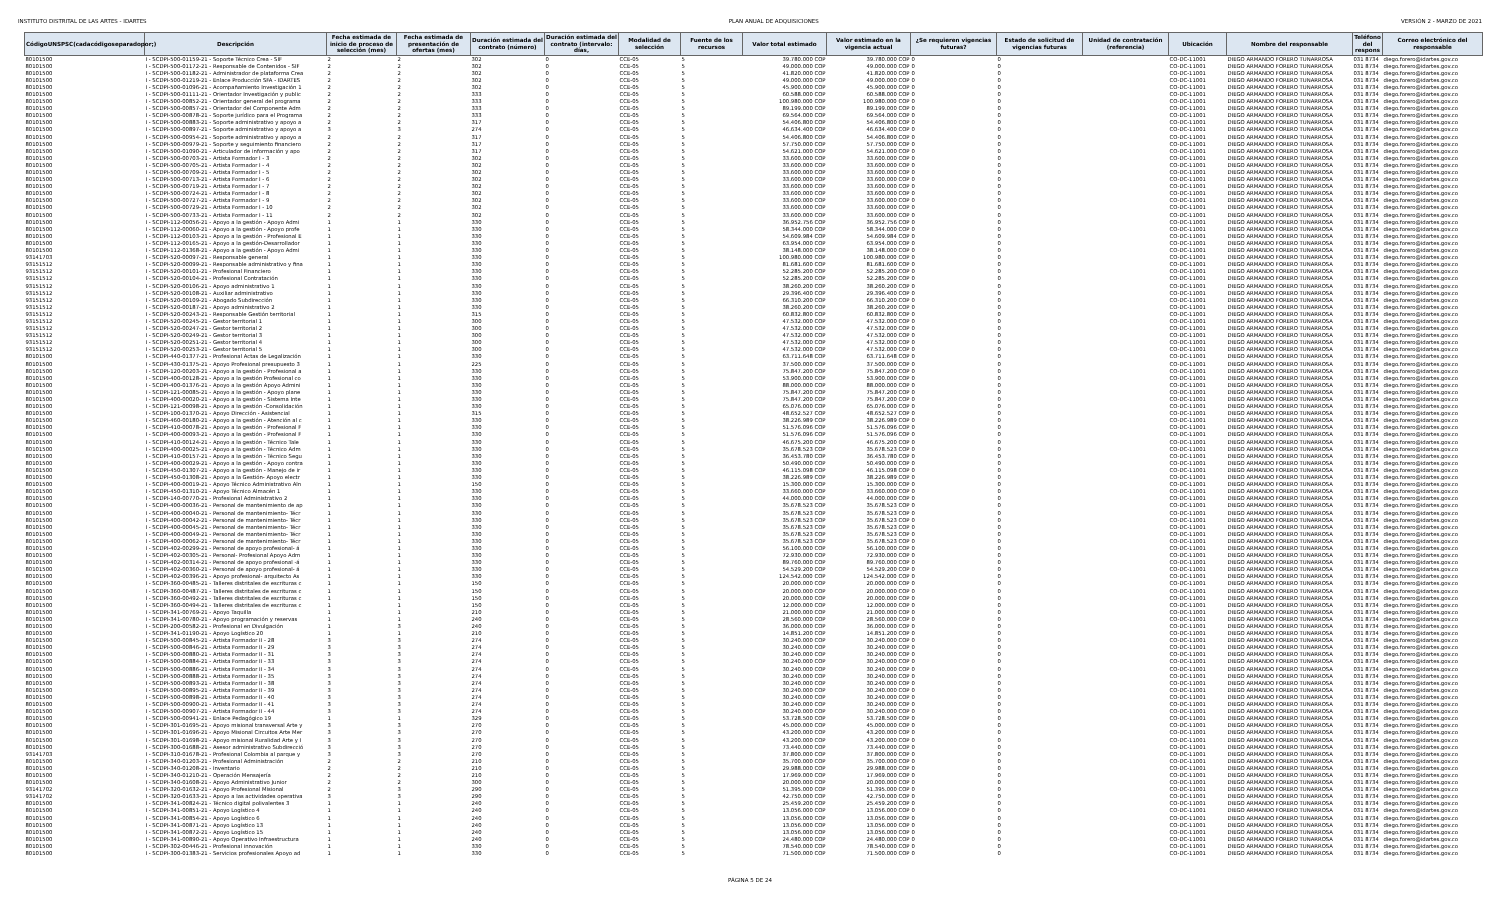INSTITUTO DISTRITAL DE LAS ARTES - IDARTES PLAN ANUAL DE ADQUISICIONES VERSIÓN 2 - MARZO DE 2021
| CódigoUNSPSC(cadacódigoseparadopor;) | Descripción | Fecha estimada de inicio de proceso de selección (mes) | Fecha estimada de presentación de ofertas (mes) | Duración estimada del contrato (número) | Duración estimada del contrato (intervalo: días, | Modalidad de selección | Fuente de los recursos | Valor total estimado | Valor estimado en la vigencia actual | ¿Se requieren vigencias futuras? | Estado de solicitud de vigencias futuras | Unidad de contratación (referencia) | Ubicación | Nombre del responsable | Teléfono del respons | Correo electrónico del responsable |
| --- | --- | --- | --- | --- | --- | --- | --- | --- | --- | --- | --- | --- | --- | --- | --- | --- |
| 80101500 | I - SCDPI-500-01159-21 - Soporte Técnico Crea - SIF | 2 | 2 | 302 | 0 | CCE-05 | 5 | 39.780.000 COP | 39.780.000 COP | 0 | 0 | | CO-DC-11001 | DIEGO ARMANDO FORERO TUNARROSA | 031 8734 | diego.forero@idartes.gov.co |
| 80101500 | I - SCDPI-500-01172-21 - Responsable de Contenidos - SIF | 2 | 2 | 302 | 0 | CCE-05 | 5 | 49.000.000 COP | 49.000.000 COP | 0 | 0 | | CO-DC-11001 | DIEGO ARMANDO FORERO TUNARROSA | 031 8734 | diego.forero@idartes.gov.co |
| 80101500 | I - SCDPI-500-01182-21 - Administrador de plataforma Crea | 2 | 2 | 302 | 0 | CCE-05 | 5 | 41.820.000 COP | 41.820.000 COP | 0 | 0 | | CO-DC-11001 | DIEGO ARMANDO FORERO TUNARROSA | 031 8734 | diego.forero@idartes.gov.co |
| 80101500 | I - SCDPI-500-01219-21 - Enlace Producción SFA - IDARTES | 2 | 2 | 302 | 0 | CCE-05 | 5 | 49.000.000 COP | 49.000.000 COP | 0 | 0 | | CO-DC-11001 | DIEGO ARMANDO FORERO TUNARROSA | 031 8734 | diego.forero@idartes.gov.co |
| 80101500 | I - SCDPI-500-01096-21 - Acompañamiento Investigación 1 | 2 | 2 | 302 | 0 | CCE-05 | 5 | 45.900.000 COP | 45.900.000 COP | 0 | 0 | | CO-DC-11001 | DIEGO ARMANDO FORERO TUNARROSA | 031 8734 | diego.forero@idartes.gov.co |
| 80101500 | I - SCDPI-500-01111-21 - Orientador Investigación y public | 2 | 2 | 333 | 0 | CCE-05 | 5 | 60.588.000 COP | 60.588.000 COP | 0 | 0 | | CO-DC-11001 | DIEGO ARMANDO FORERO TUNARROSA | 031 8734 | diego.forero@idartes.gov.co |
| 80101500 | I - SCDPI-500-00852-21 - Orientador general del programa | 2 | 2 | 333 | 0 | CCE-05 | 5 | 100.980.000 COP | 100.980.000 COP | 0 | 0 | | CO-DC-11001 | DIEGO ARMANDO FORERO TUNARROSA | 031 8734 | diego.forero@idartes.gov.co |
| 80101500 | I - SCDPI-500-00857-21 - Orientador del Componente Adm | 2 | 2 | 333 | 0 | CCE-05 | 5 | 89.199.000 COP | 89.199.000 COP | 0 | 0 | | CO-DC-11001 | DIEGO ARMANDO FORERO TUNARROSA | 031 8734 | diego.forero@idartes.gov.co |
| 80101500 | I - SCDPI-500-00878-21 - Soporte jurídico para el Programa | 2 | 2 | 333 | 0 | CCE-05 | 5 | 69.564.000 COP | 69.564.000 COP | 0 | 0 | | CO-DC-11001 | DIEGO ARMANDO FORERO TUNARROSA | 031 8734 | diego.forero@idartes.gov.co |
| 80101500 | I - SCDPI-500-00883-21 - Soporte administrativo y apoyo a | 2 | 2 | 317 | 0 | CCE-05 | 5 | 54.406.800 COP | 54.406.800 COP | 0 | 0 | | CO-DC-11001 | DIEGO ARMANDO FORERO TUNARROSA | 031 8734 | diego.forero@idartes.gov.co |
| 80101500 | I - SCDPI-500-00897-21 - Soporte administrativo y apoyo a | 3 | 3 | 274 | 0 | CCE-05 | 5 | 46.634.400 COP | 46.634.400 COP | 0 | 0 | | CO-DC-11001 | DIEGO ARMANDO FORERO TUNARROSA | 031 8734 | diego.forero@idartes.gov.co |
| 80101500 | I - SCDPI-500-00954-21 - Soporte administrativo y apoyo a | 2 | 2 | 317 | 0 | CCE-05 | 5 | 54.406.800 COP | 54.406.800 COP | 0 | 0 | | CO-DC-11001 | DIEGO ARMANDO FORERO TUNARROSA | 031 8734 | diego.forero@idartes.gov.co |
| 80101500 | I - SCDPI-500-00979-21 - Soporte y seguimiento financiero | 2 | 2 | 317 | 0 | CCE-05 | 5 | 57.750.000 COP | 57.750.000 COP | 0 | 0 | | CO-DC-11001 | DIEGO ARMANDO FORERO TUNARROSA | 031 8734 | diego.forero@idartes.gov.co |
| 80101500 | I - SCDPI-500-01090-21 - Articulador de información y apo | 2 | 2 | 317 | 0 | CCE-05 | 5 | 54.621.000 COP | 54.621.000 COP | 0 | 0 | | CO-DC-11001 | DIEGO ARMANDO FORERO TUNARROSA | 031 8734 | diego.forero@idartes.gov.co |
| 80101500 | I - SCDPI-500-00703-21 - Artista Formador I - 3 | 2 | 2 | 302 | 0 | CCE-05 | 5 | 33.600.000 COP | 33.600.000 COP | 0 | 0 | | CO-DC-11001 | DIEGO ARMANDO FORERO TUNARROSA | 031 8734 | diego.forero@idartes.gov.co |
| 80101500 | I - SCDPI-500-00705-21 - Artista Formador I - 4 | 2 | 2 | 302 | 0 | CCE-05 | 5 | 33.600.000 COP | 33.600.000 COP | 0 | 0 | | CO-DC-11001 | DIEGO ARMANDO FORERO TUNARROSA | 031 8734 | diego.forero@idartes.gov.co |
| 80101500 | I - SCDPI-500-00709-21 - Artista Formador I - 5 | 2 | 2 | 302 | 0 | CCE-05 | 5 | 33.600.000 COP | 33.600.000 COP | 0 | 0 | | CO-DC-11001 | DIEGO ARMANDO FORERO TUNARROSA | 031 8734 | diego.forero@idartes.gov.co |
| 80101500 | I - SCDPI-500-00713-21 - Artista Formador I - 6 | 2 | 2 | 302 | 0 | CCE-05 | 5 | 33.600.000 COP | 33.600.000 COP | 0 | 0 | | CO-DC-11001 | DIEGO ARMANDO FORERO TUNARROSA | 031 8734 | diego.forero@idartes.gov.co |
| 80101500 | I - SCDPI-500-00719-21 - Artista Formador I - 7 | 2 | 2 | 302 | 0 | CCE-05 | 5 | 33.600.000 COP | 33.600.000 COP | 0 | 0 | | CO-DC-11001 | DIEGO ARMANDO FORERO TUNARROSA | 031 8734 | diego.forero@idartes.gov.co |
| 80101500 | I - SCDPI-500-00724-21 - Artista Formador I - 8 | 2 | 2 | 302 | 0 | CCE-05 | 5 | 33.600.000 COP | 33.600.000 COP | 0 | 0 | | CO-DC-11001 | DIEGO ARMANDO FORERO TUNARROSA | 031 8734 | diego.forero@idartes.gov.co |
| 80101500 | I - SCDPI-500-00727-21 - Artista Formador I - 9 | 2 | 2 | 302 | 0 | CCE-05 | 5 | 33.600.000 COP | 33.600.000 COP | 0 | 0 | | CO-DC-11001 | DIEGO ARMANDO FORERO TUNARROSA | 031 8734 | diego.forero@idartes.gov.co |
| 80101500 | I - SCDPI-500-00729-21 - Artista Formador I - 10 | 2 | 2 | 302 | 0 | CCE-05 | 5 | 33.600.000 COP | 33.600.000 COP | 0 | 0 | | CO-DC-11001 | DIEGO ARMANDO FORERO TUNARROSA | 031 8734 | diego.forero@idartes.gov.co |
| 80101500 | I - SCDPI-500-00733-21 - Artista Formador I - 11 | 2 | 2 | 302 | 0 | CCE-05 | 5 | 33.600.000 COP | 33.600.000 COP | 0 | 0 | | CO-DC-11001 | DIEGO ARMANDO FORERO TUNARROSA | 031 8734 | diego.forero@idartes.gov.co |
| 80101500 | I - SCDPI-112-00056-21 - Apoyo a la gestión - Apoyo Admi | 1 | 1 | 330 | 0 | CCE-05 | 5 | 36.952.756 COP | 36.952.756 COP | 0 | 0 | | CO-DC-11001 | DIEGO ARMANDO FORERO TUNARROSA | 031 8734 | diego.forero@idartes.gov.co |
| 80101500 | I - SCDPI-112-00060-21 - Apoyo a la gestión - Apoyo profe | 1 | 1 | 330 | 0 | CCE-05 | 5 | 58.344.000 COP | 58.344.000 COP | 0 | 0 | | CO-DC-11001 | DIEGO ARMANDO FORERO TUNARROSA | 031 8734 | diego.forero@idartes.gov.co |
| 80101500 | I - SCDPI-112-00103-21 - Apoyo a la gestión - Profesional E | 1 | 1 | 330 | 0 | CCE-05 | 5 | 54.609.984 COP | 54.609.984 COP | 0 | 0 | | CO-DC-11001 | DIEGO ARMANDO FORERO TUNARROSA | 031 8734 | diego.forero@idartes.gov.co |
| 80101500 | I - SCDPI-112-00165-21 - Apoyo a la gestión-Desarrollador | 1 | 1 | 330 | 0 | CCE-05 | 5 | 63.954.000 COP | 63.954.000 COP | 0 | 0 | | CO-DC-11001 | DIEGO ARMANDO FORERO TUNARROSA | 031 8734 | diego.forero@idartes.gov.co |
| 80101500 | I - SCDPI-112-01368-21 - Apoyo a la gestión - Apoyo Admi | 1 | 1 | 330 | 0 | CCE-05 | 5 | 38.148.000 COP | 38.148.000 COP | 0 | 0 | | CO-DC-11001 | DIEGO ARMANDO FORERO TUNARROSA | 031 8734 | diego.forero@idartes.gov.co |
| 93141703 | I - SCDPI-520-00097-21 - Responsable general | 1 | 1 | 330 | 0 | CCE-05 | 5 | 100.980.000 COP | 100.980.000 COP | 0 | 0 | | CO-DC-11001 | DIEGO ARMANDO FORERO TUNARROSA | 031 8734 | diego.forero@idartes.gov.co |
| 93151512 | I - SCDPI-520-00099-21 - Responsable administrativo y fina | 1 | 1 | 330 | 0 | CCE-05 | 5 | 81.681.600 COP | 81.681.600 COP | 0 | 0 | | CO-DC-11001 | DIEGO ARMANDO FORERO TUNARROSA | 031 8734 | diego.forero@idartes.gov.co |
| 93151512 | I - SCDPI-520-00101-21 - Profesional Financiero | 1 | 1 | 330 | 0 | CCE-05 | 5 | 52.285.200 COP | 52.285.200 COP | 0 | 0 | | CO-DC-11001 | DIEGO ARMANDO FORERO TUNARROSA | 031 8734 | diego.forero@idartes.gov.co |
| 93151512 | I - SCDPI-520-00104-21 - Profesional Contratación | 1 | 1 | 330 | 0 | CCE-05 | 5 | 52.285.200 COP | 52.285.200 COP | 0 | 0 | | CO-DC-11001 | DIEGO ARMANDO FORERO TUNARROSA | 031 8734 | diego.forero@idartes.gov.co |
| 93151512 | I - SCDPI-520-00106-21 - Apoyo administrativo 1 | 1 | 1 | 330 | 0 | CCE-05 | 5 | 38.260.200 COP | 38.260.200 COP | 0 | 0 | | CO-DC-11001 | DIEGO ARMANDO FORERO TUNARROSA | 031 8734 | diego.forero@idartes.gov.co |
| 93151512 | I - SCDPI-520-00108-21 - Auxiliar administrativo | 1 | 1 | 330 | 0 | CCE-05 | 5 | 29.396.400 COP | 29.396.400 COP | 0 | 0 | | CO-DC-11001 | DIEGO ARMANDO FORERO TUNARROSA | 031 8734 | diego.forero@idartes.gov.co |
| 93151512 | I - SCDPI-520-00109-21 - Abogado Subdirección | 1 | 1 | 330 | 0 | CCE-05 | 5 | 66.310.200 COP | 66.310.200 COP | 0 | 0 | | CO-DC-11001 | DIEGO ARMANDO FORERO TUNARROSA | 031 8734 | diego.forero@idartes.gov.co |
| 93151512 | I - SCDPI-520-00187-21 - Apoyo administrativo 2 | 1 | 1 | 330 | 0 | CCE-05 | 5 | 38.260.200 COP | 38.260.200 COP | 0 | 0 | | CO-DC-11001 | DIEGO ARMANDO FORERO TUNARROSA | 031 8734 | diego.forero@idartes.gov.co |
| 93151512 | I - SCDPI-520-00243-21 - Responsable Gestión territorial | 1 | 1 | 315 | 0 | CCE-05 | 5 | 60.832.800 COP | 60.832.800 COP | 0 | 0 | | CO-DC-11001 | DIEGO ARMANDO FORERO TUNARROSA | 031 8734 | diego.forero@idartes.gov.co |
| 93151512 | I - SCDPI-520-00245-21 - Gestor territorial 1 | 1 | 1 | 300 | 0 | CCE-05 | 5 | 47.532.000 COP | 47.532.000 COP | 0 | 0 | | CO-DC-11001 | DIEGO ARMANDO FORERO TUNARROSA | 031 8734 | diego.forero@idartes.gov.co |
| 93151512 | I - SCDPI-520-00247-21 - Gestor territorial 2 | 1 | 1 | 300 | 0 | CCE-05 | 5 | 47.532.000 COP | 47.532.000 COP | 0 | 0 | | CO-DC-11001 | DIEGO ARMANDO FORERO TUNARROSA | 031 8734 | diego.forero@idartes.gov.co |
| 93151512 | I - SCDPI-520-00249-21 - Gestor territorial 3 | 1 | 1 | 300 | 0 | CCE-05 | 5 | 47.532.000 COP | 47.532.000 COP | 0 | 0 | | CO-DC-11001 | DIEGO ARMANDO FORERO TUNARROSA | 031 8734 | diego.forero@idartes.gov.co |
| 93151512 | I - SCDPI-520-00251-21 - Gestor territorial 4 | 1 | 1 | 300 | 0 | CCE-05 | 5 | 47.532.000 COP | 47.532.000 COP | 0 | 0 | | CO-DC-11001 | DIEGO ARMANDO FORERO TUNARROSA | 031 8734 | diego.forero@idartes.gov.co |
| 93151512 | I - SCDPI-520-00253-21 - Gestor territorial 5 | 1 | 1 | 300 | 0 | CCE-05 | 5 | 47.532.000 COP | 47.532.000 COP | 0 | 0 | | CO-DC-11001 | DIEGO ARMANDO FORERO TUNARROSA | 031 8734 | diego.forero@idartes.gov.co |
| 80101500 | I - SCDPI-440-01377-21 - Profesional Actas de Legalización | 1 | 1 | 330 | 0 | CCE-05 | 5 | 63.711.648 COP | 63.711.648 COP | 0 | 0 | | CO-DC-11001 | DIEGO ARMANDO FORERO TUNARROSA | 031 8734 | diego.forero@idartes.gov.co |
| 80101500 | I - SCDPI-430-01375-21 - Apoyo Profesional presupuesto 3 | 1 | 1 | 225 | 0 | CCE-05 | 5 | 37.500.000 COP | 37.500.000 COP | 0 | 0 | | CO-DC-11001 | DIEGO ARMANDO FORERO TUNARROSA | 031 8734 | diego.forero@idartes.gov.co |
| 80101500 | I - SCDPI-120-00203-21 - Apoyo a la gestión - Profesional a | 1 | 1 | 330 | 0 | CCE-05 | 5 | 75.847.200 COP | 75.847.200 COP | 0 | 0 | | CO-DC-11001 | DIEGO ARMANDO FORERO TUNARROSA | 031 8734 | diego.forero@idartes.gov.co |
| 80101500 | I - SCDPI-400-00128-21 - Apoyo a la gestión Profesional co | 1 | 1 | 330 | 0 | CCE-05 | 5 | 53.900.000 COP | 53.900.000 COP | 0 | 0 | | CO-DC-11001 | DIEGO ARMANDO FORERO TUNARROSA | 031 8734 | diego.forero@idartes.gov.co |
| 80101500 | I - SCDPI-400-01376-21 - Apoyo a la gestión Apoyo Admini | 1 | 1 | 330 | 0 | CCE-05 | 5 | 88.000.000 COP | 88.000.000 COP | 0 | 0 | | CO-DC-11001 | DIEGO ARMANDO FORERO TUNARROSA | 031 8734 | diego.forero@idartes.gov.co |
| 80101500 | I - SCDPI-121-00085-21 - Apoyo a la gestión - Apoyo plane | 1 | 1 | 330 | 0 | CCE-05 | 5 | 75.847.200 COP | 75.847.200 COP | 0 | 0 | | CO-DC-11001 | DIEGO ARMANDO FORERO TUNARROSA | 031 8734 | diego.forero@idartes.gov.co |
| 80101500 | I - SCDPI-400-00020-21 - Apoyo a la gestión - Sistema Inte | 1 | 1 | 330 | 0 | CCE-05 | 5 | 75.847.200 COP | 75.847.200 COP | 0 | 0 | | CO-DC-11001 | DIEGO ARMANDO FORERO TUNARROSA | 031 8734 | diego.forero@idartes.gov.co |
| 80101500 | I - SCDPI-121-00098-21 - Apoyo a la gestión -Consolidación | 1 | 1 | 330 | 0 | CCE-05 | 5 | 65.076.000 COP | 65.076.000 COP | 0 | 0 | | CO-DC-11001 | DIEGO ARMANDO FORERO TUNARROSA | 031 8734 | diego.forero@idartes.gov.co |
| 80101500 | I - SCDPI-100-01370-21 - Apoyo Dirección - Asistencial | 1 | 1 | 315 | 0 | CCE-05 | 5 | 48.652.527 COP | 48.652.527 COP | 0 | 0 | | CO-DC-11001 | DIEGO ARMANDO FORERO TUNARROSA | 031 8734 | diego.forero@idartes.gov.co |
| 80101500 | I - SCDPI-460-00180-21 - Apoyo a la gestión - Atención al c | 1 | 1 | 330 | 0 | CCE-05 | 5 | 38.226.989 COP | 38.226.989 COP | 0 | 0 | | CO-DC-11001 | DIEGO ARMANDO FORERO TUNARROSA | 031 8734 | diego.forero@idartes.gov.co |
| 80101500 | I - SCDPI-410-00078-21 - Apoyo a la gestión - Profesional F | 1 | 1 | 330 | 0 | CCE-05 | 5 | 51.576.096 COP | 51.576.096 COP | 0 | 0 | | CO-DC-11001 | DIEGO ARMANDO FORERO TUNARROSA | 031 8734 | diego.forero@idartes.gov.co |
| 80101500 | I - SCDPI-400-00093-21 - Apoyo a la gestión - Profesional F | 1 | 1 | 330 | 0 | CCE-05 | 5 | 51.576.096 COP | 51.576.096 COP | 0 | 0 | | CO-DC-11001 | DIEGO ARMANDO FORERO TUNARROSA | 031 8734 | diego.forero@idartes.gov.co |
| 80101500 | I - SCDPI-410-00124-21 - Apoyo a la gestión - Técnico Tale | 1 | 1 | 330 | 0 | CCE-05 | 5 | 46.675.200 COP | 46.675.200 COP | 0 | 0 | | CO-DC-11001 | DIEGO ARMANDO FORERO TUNARROSA | 031 8734 | diego.forero@idartes.gov.co |
| 80101500 | I - SCDPI-400-00025-21 - Apoyo a la gestión - Técnico Adm | 1 | 1 | 330 | 0 | CCE-05 | 5 | 35.678.523 COP | 35.678.523 COP | 0 | 0 | | CO-DC-11001 | DIEGO ARMANDO FORERO TUNARROSA | 031 8734 | diego.forero@idartes.gov.co |
| 80101500 | I - SCDPI-410-00157-21 - Apoyo a la gestión - Técnico Segu | 1 | 1 | 330 | 0 | CCE-05 | 5 | 36.453.780 COP | 36.453.780 COP | 0 | 0 | | CO-DC-11001 | DIEGO ARMANDO FORERO TUNARROSA | 031 8734 | diego.forero@idartes.gov.co |
| 80101500 | I - SCDPI-400-00029-21 - Apoyo a la gestión - Apoyo contra | 1 | 1 | 330 | 0 | CCE-05 | 5 | 50.490.000 COP | 50.490.000 COP | 0 | 0 | | CO-DC-11001 | DIEGO ARMANDO FORERO TUNARROSA | 031 8734 | diego.forero@idartes.gov.co |
| 80101500 | I - SCDPI-450-01307-21 - Apoyo a la gestión - Manejo de ir | 1 | 1 | 330 | 0 | CCE-05 | 5 | 46.115.098 COP | 46.115.098 COP | 0 | 0 | | CO-DC-11001 | DIEGO ARMANDO FORERO TUNARROSA | 031 8734 | diego.forero@idartes.gov.co |
| 80101500 | I - SCDPI-450-01308-21 - Apoyo a la Gestión- Apoyo electr | 1 | 1 | 330 | 0 | CCE-05 | 5 | 38.226.989 COP | 38.226.989 COP | 0 | 0 | | CO-DC-11001 | DIEGO ARMANDO FORERO TUNARROSA | 031 8734 | diego.forero@idartes.gov.co |
| 80101500 | I - SCDPI-400-00019-21 - Apoyo Técnico Administrativo Aln | 1 | 1 | 150 | 0 | CCE-05 | 5 | 15.300.000 COP | 15.300.000 COP | 0 | 0 | | CO-DC-11001 | DIEGO ARMANDO FORERO TUNARROSA | 031 8734 | diego.forero@idartes.gov.co |
| 80101500 | I - SCDPI-450-01310-21 - Apoyo Técnico Almacén 1 | 1 | 1 | 330 | 0 | CCE-05 | 5 | 33.660.000 COP | 33.660.000 COP | 0 | 0 | | CO-DC-11001 | DIEGO ARMANDO FORERO TUNARROSA | 031 8734 | diego.forero@idartes.gov.co |
| 80101500 | I - SCDPI-140-00770-21 - Profesional Administrativo 2 | 1 | 1 | 330 | 0 | CCE-05 | 5 | 44.000.000 COP | 44.000.000 COP | 0 | 0 | | CO-DC-11001 | DIEGO ARMANDO FORERO TUNARROSA | 031 8734 | diego.forero@idartes.gov.co |
| 80101500 | I - SCDPI-400-00036-21 - Personal de mantenimiento de ap | 1 | 1 | 330 | 0 | CCE-05 | 5 | 35.678.523 COP | 35.678.523 COP | 0 | 0 | | CO-DC-11001 | DIEGO ARMANDO FORERO TUNARROSA | 031 8734 | diego.forero@idartes.gov.co |
| 80101500 | I - SCDPI-400-00040-21 - Personal de mantenimiento- Técr | 1 | 1 | 330 | 0 | CCE-05 | 5 | 35.678.523 COP | 35.678.523 COP | 0 | 0 | | CO-DC-11001 | DIEGO ARMANDO FORERO TUNARROSA | 031 8734 | diego.forero@idartes.gov.co |
| 80101500 | I - SCDPI-400-00042-21 - Personal de mantenimiento- Técr | 1 | 1 | 330 | 0 | CCE-05 | 5 | 35.678.523 COP | 35.678.523 COP | 0 | 0 | | CO-DC-11001 | DIEGO ARMANDO FORERO TUNARROSA | 031 8734 | diego.forero@idartes.gov.co |
| 80101500 | I - SCDPI-400-00045-21 - Personal de mantenimiento- Técr | 1 | 1 | 330 | 0 | CCE-05 | 5 | 35.678.523 COP | 35.678.523 COP | 0 | 0 | | CO-DC-11001 | DIEGO ARMANDO FORERO TUNARROSA | 031 8734 | diego.forero@idartes.gov.co |
| 80101500 | I - SCDPI-400-00049-21 - Personal de mantenimiento- Técr | 1 | 1 | 330 | 0 | CCE-05 | 5 | 35.678.523 COP | 35.678.523 COP | 0 | 0 | | CO-DC-11001 | DIEGO ARMANDO FORERO TUNARROSA | 031 8734 | diego.forero@idartes.gov.co |
| 80101500 | I - SCDPI-400-00062-21 - Personal de mantenimiento- Técr | 1 | 1 | 330 | 0 | CCE-05 | 5 | 35.678.523 COP | 35.678.523 COP | 0 | 0 | | CO-DC-11001 | DIEGO ARMANDO FORERO TUNARROSA | 031 8734 | diego.forero@idartes.gov.co |
| 80101500 | I - SCDPI-402-00299-21 - Personal de apoyo profesional- á | 1 | 1 | 330 | 0 | CCE-05 | 5 | 56.100.000 COP | 56.100.000 COP | 0 | 0 | | CO-DC-11001 | DIEGO ARMANDO FORERO TUNARROSA | 031 8734 | diego.forero@idartes.gov.co |
| 80101500 | I - SCDPI-402-00305-21 - Personal- Profesional Apoyo Adm | 1 | 1 | 330 | 0 | CCE-05 | 5 | 72.930.000 COP | 72.930.000 COP | 0 | 0 | | CO-DC-11001 | DIEGO ARMANDO FORERO TUNARROSA | 031 8734 | diego.forero@idartes.gov.co |
| 80101500 | I - SCDPI-402-00314-21 - Personal de apoyo profesional -á | 1 | 1 | 330 | 0 | CCE-05 | 5 | 89.760.000 COP | 89.760.000 COP | 0 | 0 | | CO-DC-11001 | DIEGO ARMANDO FORERO TUNARROSA | 031 8734 | diego.forero@idartes.gov.co |
| 80101500 | I - SCDPI-402-00360-21 - Personal de apoyo profesional- á | 1 | 1 | 330 | 0 | CCE-05 | 5 | 54.529.200 COP | 54.529.200 COP | 0 | 0 | | CO-DC-11001 | DIEGO ARMANDO FORERO TUNARROSA | 031 8734 | diego.forero@idartes.gov.co |
| 80101500 | I - SCDPI-402-00396-21 - Apoyo profesional- arquitecto As | 1 | 1 | 330 | 0 | CCE-05 | 5 | 124.542.000 COP | 124.542.000 COP | 0 | 0 | | CO-DC-11001 | DIEGO ARMANDO FORERO TUNARROSA | 031 8734 | diego.forero@idartes.gov.co |
| 80101500 | I - SCDPI-360-00485-21 - Talleres distritales de escrituras c | 1 | 1 | 150 | 0 | CCE-05 | 5 | 20.000.000 COP | 20.000.000 COP | 0 | 0 | | CO-DC-11001 | DIEGO ARMANDO FORERO TUNARROSA | 031 8734 | diego.forero@idartes.gov.co |
| 80101500 | I - SCDPI-360-00487-21 - Talleres distritales de escrituras c | 1 | 1 | 150 | 0 | CCE-05 | 5 | 20.000.000 COP | 20.000.000 COP | 0 | 0 | | CO-DC-11001 | DIEGO ARMANDO FORERO TUNARROSA | 031 8734 | diego.forero@idartes.gov.co |
| 80101500 | I - SCDPI-360-00492-21 - Talleres distritales de escrituras c | 1 | 1 | 150 | 0 | CCE-05 | 5 | 20.000.000 COP | 20.000.000 COP | 0 | 0 | | CO-DC-11001 | DIEGO ARMANDO FORERO TUNARROSA | 031 8734 | diego.forero@idartes.gov.co |
| 80101500 | I - SCDPI-360-00494-21 - Talleres distritales de escrituras c | 1 | 1 | 150 | 0 | CCE-05 | 5 | 12.000.000 COP | 12.000.000 COP | 0 | 0 | | CO-DC-11001 | DIEGO ARMANDO FORERO TUNARROSA | 031 8734 | diego.forero@idartes.gov.co |
| 80101500 | I - SCDPI-341-00769-21 - Apoyo Taquilla | 1 | 1 | 210 | 0 | CCE-05 | 5 | 21.000.000 COP | 21.000.000 COP | 0 | 0 | | CO-DC-11001 | DIEGO ARMANDO FORERO TUNARROSA | 031 8734 | diego.forero@idartes.gov.co |
| 80101500 | I - SCDPI-341-00780-21 - Apoyo programación y reservas | 1 | 1 | 240 | 0 | CCE-05 | 5 | 28.560.000 COP | 28.560.000 COP | 0 | 0 | | CO-DC-11001 | DIEGO ARMANDO FORERO TUNARROSA | 031 8734 | diego.forero@idartes.gov.co |
| 80101500 | I - SCDPI-200-00582-21 - Profesional en Divulgación | 1 | 3 | 240 | 0 | CCE-05 | 5 | 36.000.000 COP | 36.000.000 COP | 0 | 0 | | CO-DC-11001 | DIEGO ARMANDO FORERO TUNARROSA | 031 8734 | diego.forero@idartes.gov.co |
| 80101500 | I - SCDPI-341-01190-21 - Apoyo Logístico 20 | 1 | 1 | 210 | 0 | CCE-05 | 5 | 14.851.200 COP | 14.851.200 COP | 0 | 0 | | CO-DC-11001 | DIEGO ARMANDO FORERO TUNARROSA | 031 8734 | diego.forero@idartes.gov.co |
| 80101500 | I - SCDPI-500-00845-21 - Artista Formador II - 28 | 3 | 3 | 274 | 0 | CCE-05 | 5 | 30.240.000 COP | 30.240.000 COP | 0 | 0 | | CO-DC-11001 | DIEGO ARMANDO FORERO TUNARROSA | 031 8734 | diego.forero@idartes.gov.co |
| 80101500 | I - SCDPI-500-00846-21 - Artista Formador II - 29 | 3 | 3 | 274 | 0 | CCE-05 | 5 | 30.240.000 COP | 30.240.000 COP | 0 | 0 | | CO-DC-11001 | DIEGO ARMANDO FORERO TUNARROSA | 031 8734 | diego.forero@idartes.gov.co |
| 80101500 | I - SCDPI-500-00880-21 - Artista Formador II - 31 | 3 | 3 | 274 | 0 | CCE-05 | 5 | 30.240.000 COP | 30.240.000 COP | 0 | 0 | | CO-DC-11001 | DIEGO ARMANDO FORERO TUNARROSA | 031 8734 | diego.forero@idartes.gov.co |
| 80101500 | I - SCDPI-500-00884-21 - Artista Formador II - 33 | 3 | 3 | 274 | 0 | CCE-05 | 5 | 30.240.000 COP | 30.240.000 COP | 0 | 0 | | CO-DC-11001 | DIEGO ARMANDO FORERO TUNARROSA | 031 8734 | diego.forero@idartes.gov.co |
| 80101500 | I - SCDPI-500-00886-21 - Artista Formador II - 34 | 3 | 3 | 274 | 0 | CCE-05 | 5 | 30.240.000 COP | 30.240.000 COP | 0 | 0 | | CO-DC-11001 | DIEGO ARMANDO FORERO TUNARROSA | 031 8734 | diego.forero@idartes.gov.co |
| 80101500 | I - SCDPI-500-00888-21 - Artista Formador II - 35 | 3 | 3 | 274 | 0 | CCE-05 | 5 | 30.240.000 COP | 30.240.000 COP | 0 | 0 | | CO-DC-11001 | DIEGO ARMANDO FORERO TUNARROSA | 031 8734 | diego.forero@idartes.gov.co |
| 80101500 | I - SCDPI-500-00893-21 - Artista Formador II - 38 | 3 | 3 | 274 | 0 | CCE-05 | 5 | 30.240.000 COP | 30.240.000 COP | 0 | 0 | | CO-DC-11001 | DIEGO ARMANDO FORERO TUNARROSA | 031 8734 | diego.forero@idartes.gov.co |
| 80101500 | I - SCDPI-500-00895-21 - Artista Formador II - 39 | 3 | 3 | 274 | 0 | CCE-05 | 5 | 30.240.000 COP | 30.240.000 COP | 0 | 0 | | CO-DC-11001 | DIEGO ARMANDO FORERO TUNARROSA | 031 8734 | diego.forero@idartes.gov.co |
| 80101500 | I - SCDPI-500-00898-21 - Artista Formador II - 40 | 3 | 3 | 274 | 0 | CCE-05 | 5 | 30.240.000 COP | 30.240.000 COP | 0 | 0 | | CO-DC-11001 | DIEGO ARMANDO FORERO TUNARROSA | 031 8734 | diego.forero@idartes.gov.co |
| 80101500 | I - SCDPI-500-00900-21 - Artista Formador II - 41 | 3 | 3 | 274 | 0 | CCE-05 | 5 | 30.240.000 COP | 30.240.000 COP | 0 | 0 | | CO-DC-11001 | DIEGO ARMANDO FORERO TUNARROSA | 031 8734 | diego.forero@idartes.gov.co |
| 80101500 | I - SCDPI-500-00907-21 - Artista Formador II - 44 | 3 | 3 | 274 | 0 | CCE-05 | 5 | 30.240.000 COP | 30.240.000 COP | 0 | 0 | | CO-DC-11001 | DIEGO ARMANDO FORERO TUNARROSA | 031 8734 | diego.forero@idartes.gov.co |
| 80101500 | I - SCDPI-500-00941-21 - Enlace Pedagógico 19 | 1 | 1 | 329 | 0 | CCE-05 | 5 | 53.728.500 COP | 53.728.500 COP | 0 | 0 | | CO-DC-11001 | DIEGO ARMANDO FORERO TUNARROSA | 031 8734 | diego.forero@idartes.gov.co |
| 80101500 | I - SCDPI-301-01695-21 - Apoyo misional transversal Arte y | 3 | 3 | 270 | 0 | CCE-05 | 5 | 45.000.000 COP | 45.000.000 COP | 0 | 0 | | CO-DC-11001 | DIEGO ARMANDO FORERO TUNARROSA | 031 8734 | diego.forero@idartes.gov.co |
| 80101500 | I - SCDPI-301-01696-21 - Apoyo Misional Circuitos Arte Mer | 3 | 3 | 270 | 0 | CCE-05 | 5 | 43.200.000 COP | 43.200.000 COP | 0 | 0 | | CO-DC-11001 | DIEGO ARMANDO FORERO TUNARROSA | 031 8734 | diego.forero@idartes.gov.co |
| 80101500 | I - SCDPI-301-01698-21 - Apoyo misional Ruralidad Arte y I | 3 | 3 | 270 | 0 | CCE-05 | 5 | 43.200.000 COP | 43.200.000 COP | 0 | 0 | | CO-DC-11001 | DIEGO ARMANDO FORERO TUNARROSA | 031 8734 | diego.forero@idartes.gov.co |
| 80101500 | I - SCDPI-300-01688-21 - Asesor administrativo Subdirecció | 3 | 3 | 270 | 0 | CCE-05 | 5 | 73.440.000 COP | 73.440.000 COP | 0 | 0 | | CO-DC-11001 | DIEGO ARMANDO FORERO TUNARROSA | 031 8734 | diego.forero@idartes.gov.co |
| 93141703 | I - SCDPI-310-01678-21 - Profesional Colombia al parque y | 3 | 3 | 270 | 0 | CCE-05 | 5 | 37.800.000 COP | 37.800.000 COP | 0 | 0 | | CO-DC-11001 | DIEGO ARMANDO FORERO TUNARROSA | 031 8734 | diego.forero@idartes.gov.co |
| 80101500 | I - SCDPI-340-01203-21 - Profesional Administración | 2 | 2 | 210 | 0 | CCE-05 | 5 | 35.700.000 COP | 35.700.000 COP | 0 | 0 | | CO-DC-11001 | DIEGO ARMANDO FORERO TUNARROSA | 031 8734 | diego.forero@idartes.gov.co |
| 80101500 | I - SCDPI-340-01208-21 - Inventario | 2 | 2 | 210 | 0 | CCE-05 | 5 | 29.988.000 COP | 29.988.000 COP | 0 | 0 | | CO-DC-11001 | DIEGO ARMANDO FORERO TUNARROSA | 031 8734 | diego.forero@idartes.gov.co |
| 80101500 | I - SCDPI-340-01210-21 - Operación Mensajería | 2 | 2 | 210 | 0 | CCE-05 | 5 | 17.969.000 COP | 17.969.000 COP | 0 | 0 | | CO-DC-11001 | DIEGO ARMANDO FORERO TUNARROSA | 031 8734 | diego.forero@idartes.gov.co |
| 80101500 | I - SCDPI-340-01608-21 - Apoyo Administrativo Junior | 2 | 2 | 300 | 0 | CCE-05 | 5 | 20.000.000 COP | 20.000.000 COP | 0 | 0 | | CO-DC-11001 | DIEGO ARMANDO FORERO TUNARROSA | 031 8734 | diego.forero@idartes.gov.co |
| 93141702 | I - SCDPI-320-01632-21 - Apoyo Profesional Misional | 2 | 3 | 290 | 0 | CCE-05 | 5 | 51.395.000 COP | 51.395.000 COP | 0 | 0 | | CO-DC-11001 | DIEGO ARMANDO FORERO TUNARROSA | 031 8734 | diego.forero@idartes.gov.co |
| 93141702 | I - SCDPI-320-01633-21 - Apoyo a las actividades operativa | 3 | 3 | 290 | 0 | CCE-05 | 5 | 42.750.000 COP | 42.750.000 COP | 0 | 0 | | CO-DC-11001 | DIEGO ARMANDO FORERO TUNARROSA | 031 8734 | diego.forero@idartes.gov.co |
| 80101500 | I - SCDPI-341-00824-21 - Técnico digital polivalentes 3 | 1 | 1 | 240 | 0 | CCE-05 | 5 | 25.459.200 COP | 25.459.200 COP | 0 | 0 | | CO-DC-11001 | DIEGO ARMANDO FORERO TUNARROSA | 031 8734 | diego.forero@idartes.gov.co |
| 80101500 | I - SCDPI-341-00851-21 - Apoyo Logístico 4 | 1 | 1 | 240 | 0 | CCE-05 | 5 | 13.056.000 COP | 13.056.000 COP | 0 | 0 | | CO-DC-11001 | DIEGO ARMANDO FORERO TUNARROSA | 031 8734 | diego.forero@idartes.gov.co |
| 80101500 | I - SCDPI-341-00854-21 - Apoyo Logístico 6 | 1 | 1 | 240 | 0 | CCE-05 | 5 | 13.056.000 COP | 13.056.000 COP | 0 | 0 | | CO-DC-11001 | DIEGO ARMANDO FORERO TUNARROSA | 031 8734 | diego.forero@idartes.gov.co |
| 80101500 | I - SCDPI-341-00871-21 - Apoyo Logístico 13 | 1 | 1 | 240 | 0 | CCE-05 | 5 | 13.056.000 COP | 13.056.000 COP | 0 | 0 | | CO-DC-11001 | DIEGO ARMANDO FORERO TUNARROSA | 031 8734 | diego.forero@idartes.gov.co |
| 80101500 | I - SCDPI-341-00872-21 - Apoyo Logístico 15 | 1 | 1 | 240 | 0 | CCE-05 | 5 | 13.056.000 COP | 13.056.000 COP | 0 | 0 | | CO-DC-11001 | DIEGO ARMANDO FORERO TUNARROSA | 031 8734 | diego.forero@idartes.gov.co |
| 80101500 | I - SCDPI-341-00890-21 - Apoyo Operativo Infraestructura | 1 | 1 | 240 | 0 | CCE-05 | 5 | 24.480.000 COP | 24.480.000 COP | 0 | 0 | | CO-DC-11001 | DIEGO ARMANDO FORERO TUNARROSA | 031 8734 | diego.forero@idartes.gov.co |
| 80101500 | I - SCDPI-302-00446-21 - Profesional innovación | 1 | 1 | 330 | 0 | CCE-05 | 5 | 78.540.000 COP | 78.540.000 COP | 0 | 0 | | CO-DC-11001 | DIEGO ARMANDO FORERO TUNARROSA | 031 8734 | diego.forero@idartes.gov.co |
| 80101500 | I - SCDPI-300-01383-21 - Servicios profesionales Apoyo ad | 1 | 1 | 330 | 0 | CCE-05 | 5 | 71.500.000 COP | 71.500.000 COP | 0 | 0 | | CO-DC-11001 | DIEGO ARMANDO FORERO TUNARROSA | 031 8734 | diego.forero@idartes.gov.co |
PÁGINA 5 DE 24